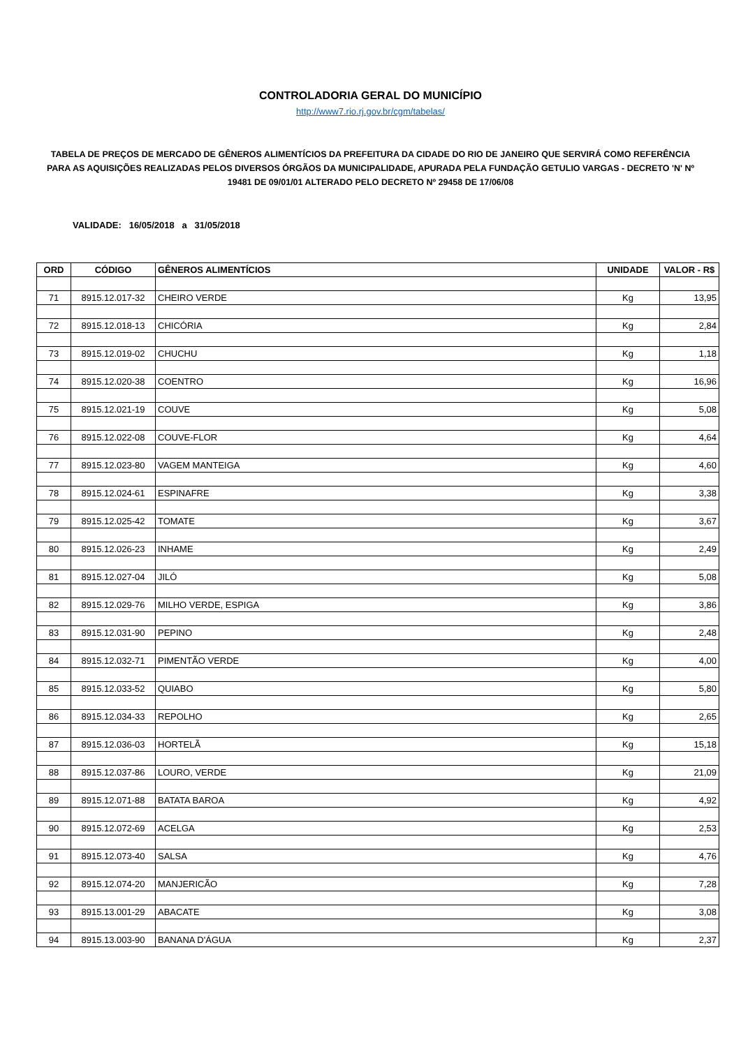CONTROLADORIA GERAL DO MUNICÍPIO
http://www7.rio.rj.gov.br/cgm/tabelas/
TABELA DE PREÇOS DE MERCADO DE GÊNEROS ALIMENTÍCIOS DA PREFEITURA DA CIDADE DO RIO DE JANEIRO QUE SERVIRÁ COMO REFERÊNCIA PARA AS AQUISIÇÕES REALIZADAS PELOS DIVERSOS ÓRGÃOS DA MUNICIPALIDADE, APURADA PELA FUNDAÇÃO GETULIO VARGAS - DECRETO 'N' Nº 19481 DE 09/01/01 ALTERADO PELO DECRETO Nº 29458 DE 17/06/08
VALIDADE: 16/05/2018 a 31/05/2018
| ORD | CÓDIGO | GÊNEROS ALIMENTÍCIOS | UNIDADE | VALOR - R$ |
| --- | --- | --- | --- | --- |
| 71 | 8915.12.017-32 | CHEIRO VERDE | Kg | 13,95 |
| 72 | 8915.12.018-13 | CHICÓRIA | Kg | 2,84 |
| 73 | 8915.12.019-02 | CHUCHU | Kg | 1,18 |
| 74 | 8915.12.020-38 | COENTRO | Kg | 16,96 |
| 75 | 8915.12.021-19 | COUVE | Kg | 5,08 |
| 76 | 8915.12.022-08 | COUVE-FLOR | Kg | 4,64 |
| 77 | 8915.12.023-80 | VAGEM MANTEIGA | Kg | 4,60 |
| 78 | 8915.12.024-61 | ESPINAFRE | Kg | 3,38 |
| 79 | 8915.12.025-42 | TOMATE | Kg | 3,67 |
| 80 | 8915.12.026-23 | INHAME | Kg | 2,49 |
| 81 | 8915.12.027-04 | JILÓ | Kg | 5,08 |
| 82 | 8915.12.029-76 | MILHO VERDE, ESPIGA | Kg | 3,86 |
| 83 | 8915.12.031-90 | PEPINO | Kg | 2,48 |
| 84 | 8915.12.032-71 | PIMENTÃO VERDE | Kg | 4,00 |
| 85 | 8915.12.033-52 | QUIABO | Kg | 5,80 |
| 86 | 8915.12.034-33 | REPOLHO | Kg | 2,65 |
| 87 | 8915.12.036-03 | HORTELÃ | Kg | 15,18 |
| 88 | 8915.12.037-86 | LOURO, VERDE | Kg | 21,09 |
| 89 | 8915.12.071-88 | BATATA BAROA | Kg | 4,92 |
| 90 | 8915.12.072-69 | ACELGA | Kg | 2,53 |
| 91 | 8915.12.073-40 | SALSA | Kg | 4,76 |
| 92 | 8915.12.074-20 | MANJERICÃO | Kg | 7,28 |
| 93 | 8915.13.001-29 | ABACATE | Kg | 3,08 |
| 94 | 8915.13.003-90 | BANANA D'ÁGUA | Kg | 2,37 |